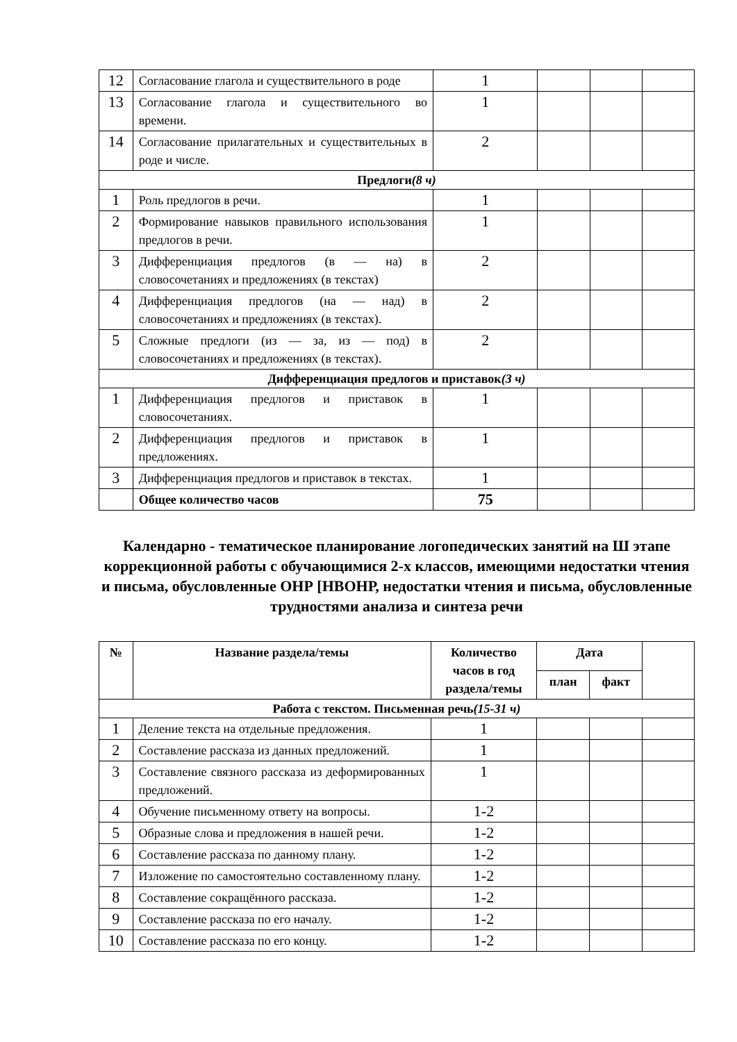| 12 | Согласование глагола и существительного в роде | 1 | | | |
| 13 | Согласование глагола и существительного во времени. | 1 | | | |
| 14 | Согласование прилагательных и существительных в роде и числе. | 2 | | | |
| Предлоги (8 ч) | | | | | |
| 1 | Роль предлогов в речи. | 1 | | | |
| 2 | Формирование навыков правильного использования предлогов в речи. | 1 | | | |
| 3 | Дифференциация предлогов (в — на) в словосочетаниях и предложениях (в текстах) | 2 | | | |
| 4 | Дифференциация предлогов (на — над) в словосочетаниях и предложениях (в текстах). | 2 | | | |
| 5 | Сложные предлоги (из — за, из — под) в словосочетаниях и предложениях (в текстах). | 2 | | | |
| Дифференциация предлогов и приставок (3 ч) | | | | | |
| 1 | Дифференциация предлогов и приставок в словосочетаниях. | 1 | | | |
| 2 | Дифференциация предлогов и приставок в предложениях. | 1 | | | |
| 3 | Дифференциация предлогов и приставок в текстах. | 1 | | | |
| | Общее количество часов | 75 | | | |
Календарно - тематическое планирование логопедических занятий на Ш этапе коррекционной работы с обучающимися 2-х классов, имеющими недостатки чтения и письма, обусловленные ОНР [НВОНР, недостатки чтения и письма, обусловленные трудностями анализа и синтеза речи
| № | Название раздела/темы | Количество часов в год раздела/темы | Дата | | |
| --- | --- | --- | --- | --- | --- |
| | | | план | факт | |
| Работа с текстом. Письменная речь (15-31 ч) | | | | | |
| 1 | Деление текста на отдельные предложения. | 1 | | | |
| 2 | Составление рассказа из данных предложений. | 1 | | | |
| 3 | Составление связного рассказа из деформированных предложений. | 1 | | | |
| 4 | Обучение письменному ответу на вопросы. | 1-2 | | | |
| 5 | Образные слова и предложения в нашей речи. | 1-2 | | | |
| 6 | Составление рассказа по данному плану. | 1-2 | | | |
| 7 | Изложение по самостоятельно составленному плану. | 1-2 | | | |
| 8 | Составление сокращённого рассказа. | 1-2 | | | |
| 9 | Составление рассказа по его началу. | 1-2 | | | |
| 10 | Составление рассказа по его концу. | 1-2 | | | |